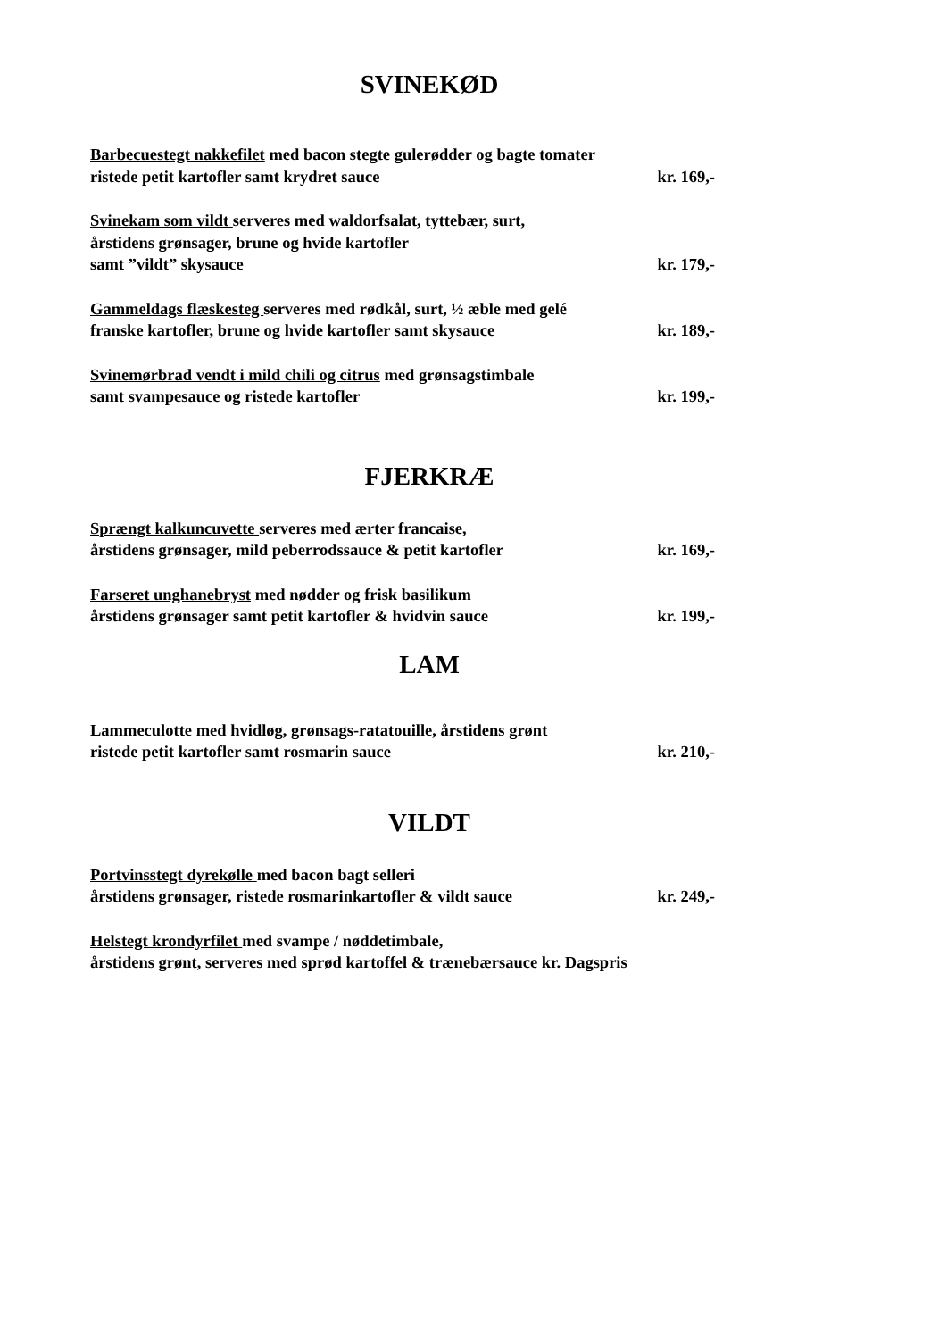SVINEKØD
Barbecuestegt nakkefilet med bacon stegte gulerødder og bagte tomater
ristede petit kartofler samt krydret sauce kr. 169,-
Svinekam som vildt serveres med waldorfsalat, tyttebær, surt,
årstidens grønsager, brune og hvide kartofler
samt ”vildt” skysauce kr. 179,-
Gammeldags flæskesteg serveres med rødkål, surt, ½ æble med gelé
franske kartofler, brune og hvide kartofler samt skysauce kr. 189,-
Svinemørbrad vendt i mild chili og citrus med grønsagstimbale
samt svampesauce og ristede kartofler kr. 199,-
FJERKRÆ
Sprængt kalkuncuvette serveres med ærter francaise,
årstidens grønsager, mild peberrodssauce & petit kartofler kr. 169,-
Farseret unghanebryst med nødder og frisk basilikum
årstidens grønsager samt petit kartofler & hvidvin sauce kr. 199,-
LAM
Lammeculotte med hvidløg, grønsags-ratatouille, årstidens grønt
ristede petit kartofler samt rosmarin sauce kr. 210,-
VILDT
Portvinsstegt dyrekølle med bacon bagt selleri
årstidens grønsager, ristede rosmarinkartofler & vildt sauce kr. 249,-
Helstegt krondyrfilet med svampe / nøddetimbale,
årstidens grønt, serveres med sprød kartoffel & trænebærsauce kr. Dagspris